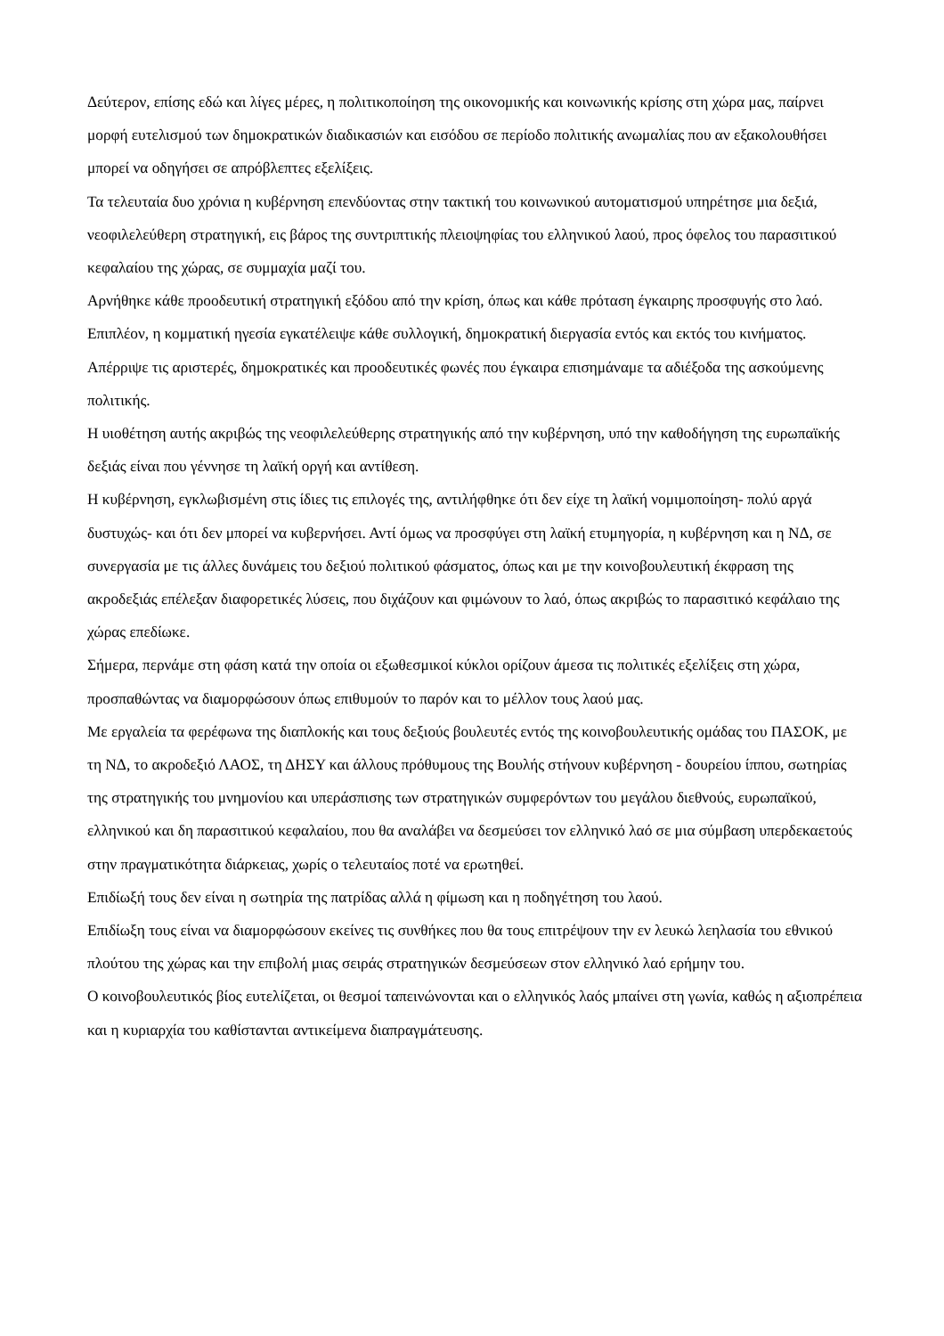Δεύτερον, επίσης εδώ και λίγες μέρες, η πολιτικοποίηση της οικονομικής και κοινωνικής κρίσης στη χώρα μας, παίρνει μορφή ευτελισμού των δημοκρατικών διαδικασιών και εισόδου σε περίοδο πολιτικής ανωμαλίας που αν εξακολουθήσει μπορεί να οδηγήσει σε απρόβλεπτες εξελίξεις.
Τα τελευταία δυο χρόνια η κυβέρνηση επενδύοντας στην τακτική του κοινωνικού αυτοματισμού υπηρέτησε μια δεξιά, νεοφιλελεύθερη στρατηγική, εις βάρος της συντριπτικής πλειοψηφίας του ελληνικού λαού, προς όφελος του παρασιτικού κεφαλαίου της χώρας, σε συμμαχία μαζί του.
Αρνήθηκε κάθε προοδευτική στρατηγική εξόδου από την κρίση, όπως και κάθε πρόταση έγκαιρης προσφυγής στο λαό.
Επιπλέον, η κομματική ηγεσία εγκατέλειψε κάθε συλλογική, δημοκρατική διεργασία εντός και εκτός του κινήματος.
Απέρριψε τις αριστερές, δημοκρατικές και προοδευτικές φωνές που έγκαιρα επισημάναμε τα αδιέξοδα της ασκούμενης πολιτικής.
Η υιοθέτηση αυτής ακριβώς της νεοφιλελεύθερης στρατηγικής από την κυβέρνηση, υπό την καθοδήγηση της ευρωπαϊκής δεξιάς είναι που γέννησε τη λαϊκή οργή και αντίθεση.
Η κυβέρνηση, εγκλωβισμένη στις ίδιες τις επιλογές της, αντιλήφθηκε ότι δεν είχε τη λαϊκή νομιμοποίηση- πολύ αργά δυστυχώς- και ότι δεν μπορεί να κυβερνήσει. Αντί όμως να προσφύγει στη λαϊκή ετυμηγορία, η κυβέρνηση και η ΝΔ, σε συνεργασία με τις άλλες δυνάμεις του δεξιού πολιτικού φάσματος, όπως και με την κοινοβουλευτική έκφραση της ακροδεξιάς επέλεξαν διαφορετικές λύσεις, που διχάζουν και φιμώνουν το λαό, όπως ακριβώς το παρασιτικό κεφάλαιο της χώρας επεδίωκε.
Σήμερα, περνάμε στη φάση κατά την οποία οι εξωθεσμικοί κύκλοι ορίζουν άμεσα τις πολιτικές εξελίξεις στη χώρα, προσπαθώντας να διαμορφώσουν όπως επιθυμούν το παρόν και το μέλλον τους λαού μας.
Με εργαλεία τα φερέφωνα της διαπλοκής και τους δεξιούς βουλευτές εντός της κοινοβουλευτικής ομάδας του ΠΑΣΟΚ, με τη ΝΔ, το ακροδεξιό ΛΑΟΣ, τη ΔΗΣΥ και άλλους πρόθυμους της Βουλής στήνουν κυβέρνηση - δουρείου ίππου, σωτηρίας της στρατηγικής του μνημονίου και υπεράσπισης των στρατηγικών συμφερόντων του μεγάλου διεθνούς, ευρωπαϊκού, ελληνικού και δη παρασιτικού κεφαλαίου, που θα αναλάβει να δεσμεύσει τον ελληνικό λαό σε μια σύμβαση υπερδεκαετούς στην πραγματικότητα διάρκειας, χωρίς ο τελευταίος ποτέ να ερωτηθεί.
Επιδίωξή τους δεν είναι η σωτηρία της πατρίδας αλλά η φίμωση και η ποδηγέτηση του λαού.
Επιδίωξη τους είναι να διαμορφώσουν εκείνες τις συνθήκες που θα τους επιτρέψουν την εν λευκώ λεηλασία του εθνικού πλούτου της χώρας και την επιβολή μιας σειράς στρατηγικών δεσμεύσεων στον ελληνικό λαό ερήμην του.
Ο κοινοβουλευτικός βίος ευτελίζεται, οι θεσμοί ταπεινώνονται και ο ελληνικός λαός μπαίνει στη γωνία, καθώς η αξιοπρέπεια και η κυριαρχία του καθίστανται αντικείμενα διαπραγμάτευσης.